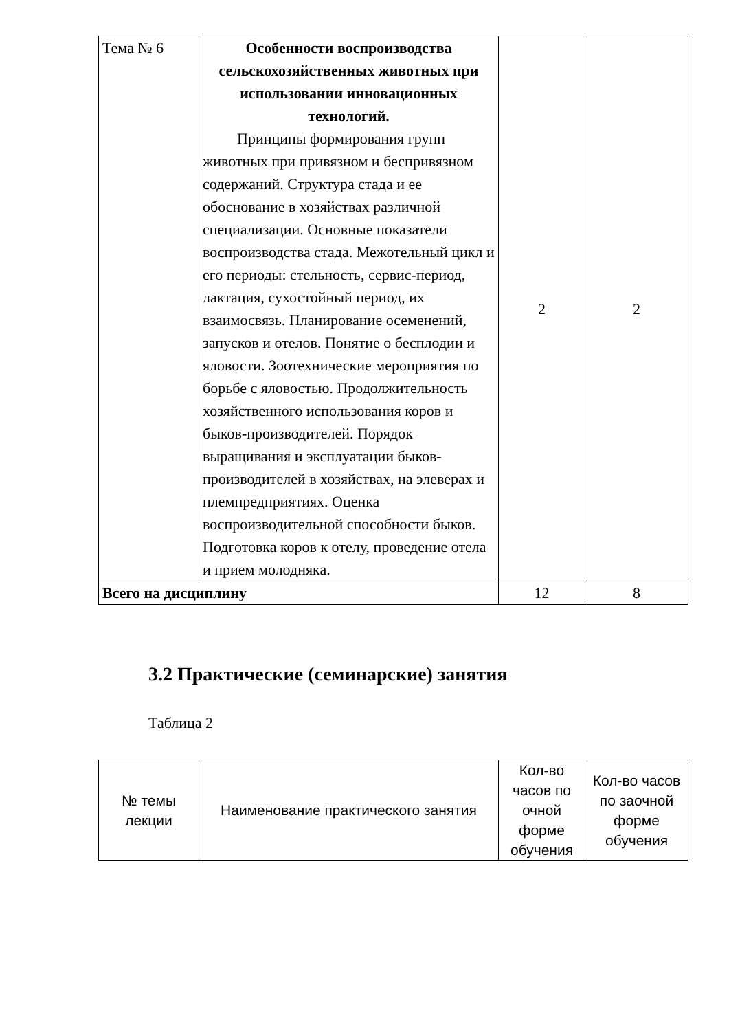| Тема № 6 | Особенности воспроизводства сельскохозяйственных животных при использовании инновационных технологий. Принципы формирования групп животных при привязном и беспривязном содержаний. Структура стада и ее обоснование в хозяйствах различной специализации. Основные показатели воспроизводства стада. Межотельный цикл и его периоды: стельность, сервис-период, лактация, сухостойный период, их взаимосвязь. Планирование осеменений, запусков и отелов. Понятие о бесплодии и яловости. Зоотехнические мероприятия по борьбе с яловостью. Продолжительность хозяйственного использования коров и быков-производителей. Порядок выращивания и эксплуатации быков-производителей в хозяйствах, на элеверах и племпредприятиях. Оценка воспроизводительной способности быков. Подготовка коров к отелу, проведение отела и прием молодняка. | 2 | 2 |
| Всего на дисциплину | | 12 | 8 |
3.2 Практические (семинарские) занятия
Таблица 2
| № темы лекции | Наименование практического занятия | Кол-во часов по очной форме обучения | Кол-во часов по заочной форме обучения |
| --- | --- | --- | --- |